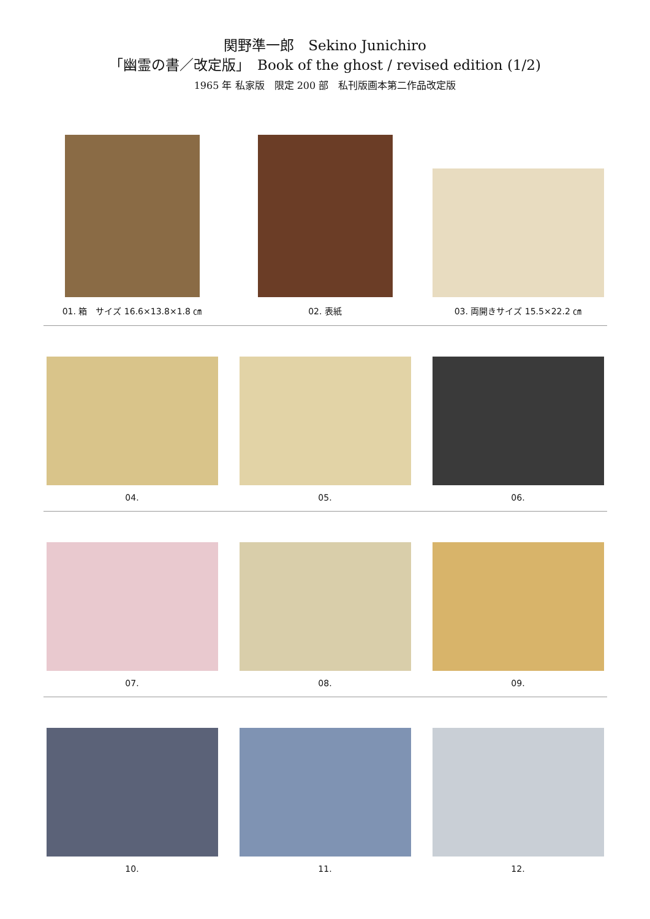関野準一郎　Sekino Junichiro
「幽霊の書／改定版」　Book of the ghost / revised edition (1/2)
1965 年 私家版　限定 200 部　私刊版画本第二作品改定版
01. 箱　サイズ 16.6×13.8×1.8 ㎝
02. 表紙
03. 両開きサイズ 15.5×22.2 ㎝
04.
05.
06.
07.
08.
09.
10.
11.
12.